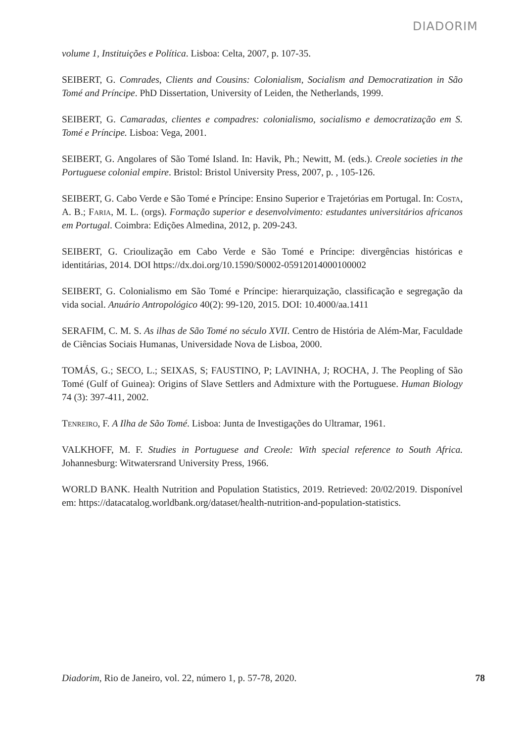DIADORIM
volume 1, Instituições e Política. Lisboa: Celta, 2007, p. 107-35.
SEIBERT, G. Comrades, Clients and Cousins: Colonialism, Socialism and Democratization in São Tomé and Príncipe. PhD Dissertation, University of Leiden, the Netherlands, 1999.
SEIBERT, G. Camaradas, clientes e compadres: colonialismo, socialismo e democratização em S. Tomé e Príncipe. Lisboa: Vega, 2001.
SEIBERT, G. Angolares of São Tomé Island. In: Havik, Ph.; Newitt, M. (eds.). Creole societies in the Portuguese colonial empire. Bristol: Bristol University Press, 2007, p. , 105-126.
SEIBERT, G. Cabo Verde e São Tomé e Príncipe: Ensino Superior e Trajetórias em Portugal. In: Costa, A. B.; Faria, M. L. (orgs). Formação superior e desenvolvimento: estudantes universitários africanos em Portugal. Coimbra: Edições Almedina, 2012, p. 209-243.
SEIBERT, G. Crioulização em Cabo Verde e São Tomé e Príncipe: divergências históricas e identitárias, 2014. DOI https://dx.doi.org/10.1590/S0002-05912014000100002
SEIBERT, G. Colonialismo em São Tomé e Príncipe: hierarquização, classificação e segregação da vida social. Anuário Antropológico 40(2): 99-120, 2015. DOI: 10.4000/aa.1411
SERAFIM, C. M. S. As ilhas de São Tomé no século XVII. Centro de História de Além-Mar, Faculdade de Ciências Sociais Humanas, Universidade Nova de Lisboa, 2000.
TOMÁS, G.; SECO, L.; SEIXAS, S; FAUSTINO, P; LAVINHA, J; ROCHA, J. The Peopling of São Tomé (Gulf of Guinea): Origins of Slave Settlers and Admixture with the Portuguese. Human Biology 74 (3): 397-411, 2002.
Tenreiro, F. A Ilha de São Tomé. Lisboa: Junta de Investigações do Ultramar, 1961.
VALKHOFF, M. F. Studies in Portuguese and Creole: With special reference to South Africa. Johannesburg: Witwatersrand University Press, 1966.
WORLD BANK. Health Nutrition and Population Statistics, 2019. Retrieved: 20/02/2019. Disponível em: https://datacatalog.worldbank.org/dataset/health-nutrition-and-population-statistics.
Diadorim, Rio de Janeiro, vol. 22, número 1, p. 57-78, 2020. 78